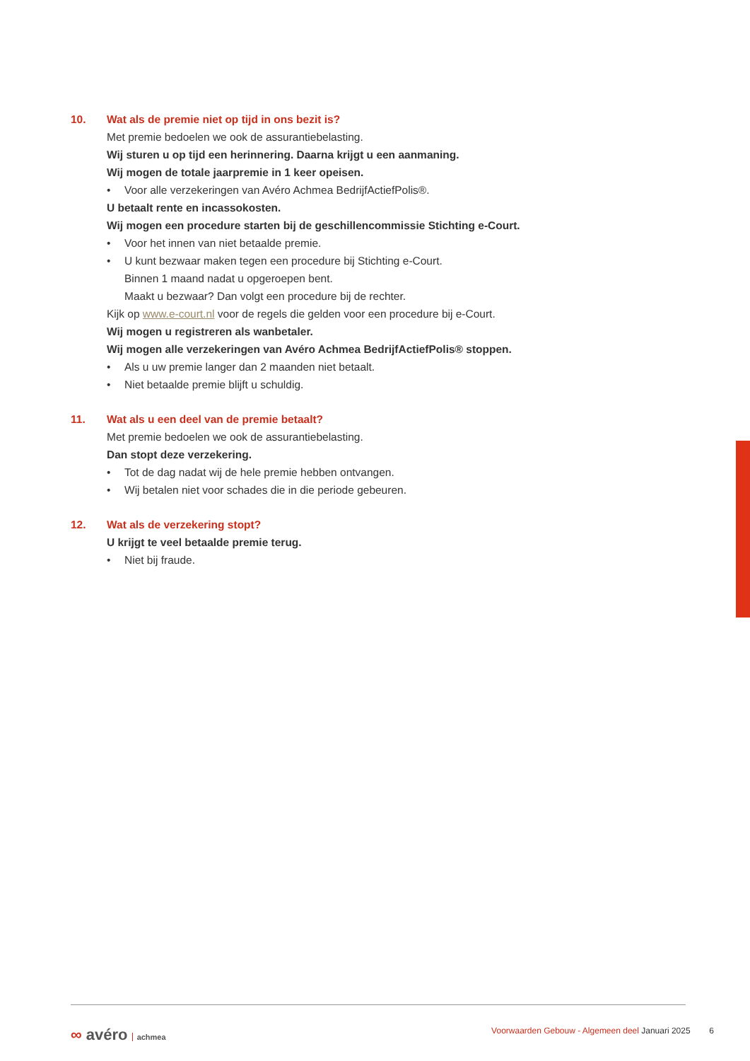10. Wat als de premie niet op tijd in ons bezit is?
Met premie bedoelen we ook de assurantiebelasting.
Wij sturen u op tijd een herinnering. Daarna krijgt u een aanmaning.
Wij mogen de totale jaarpremie in 1 keer opeisen.
• Voor alle verzekeringen van Avéro Achmea BedrijfActiefPolis®.
U betaalt rente en incassokosten.
Wij mogen een procedure starten bij de geschillencommissie Stichting e-Court.
• Voor het innen van niet betaalde premie.
• U kunt bezwaar maken tegen een procedure bij Stichting e-Court.
Binnen 1 maand nadat u opgeroepen bent.
Maakt u bezwaar? Dan volgt een procedure bij de rechter.
Kijk op www.e-court.nl voor de regels die gelden voor een procedure bij e-Court.
Wij mogen u registreren als wanbetaler.
Wij mogen alle verzekeringen van Avéro Achmea BedrijfActiefPolis® stoppen.
• Als u uw premie langer dan 2 maanden niet betaalt.
• Niet betaalde premie blijft u schuldig.
11. Wat als u een deel van de premie betaalt?
Met premie bedoelen we ook de assurantiebelasting.
Dan stopt deze verzekering.
• Tot de dag nadat wij de hele premie hebben ontvangen.
• Wij betalen niet voor schades die in die periode gebeuren.
12. Wat als de verzekering stopt?
U krijgt te veel betaalde premie terug.
• Niet bij fraude.
∞ avéro achmea Voorwaarden Gebouw - Algemeen deel Januari 2025 6